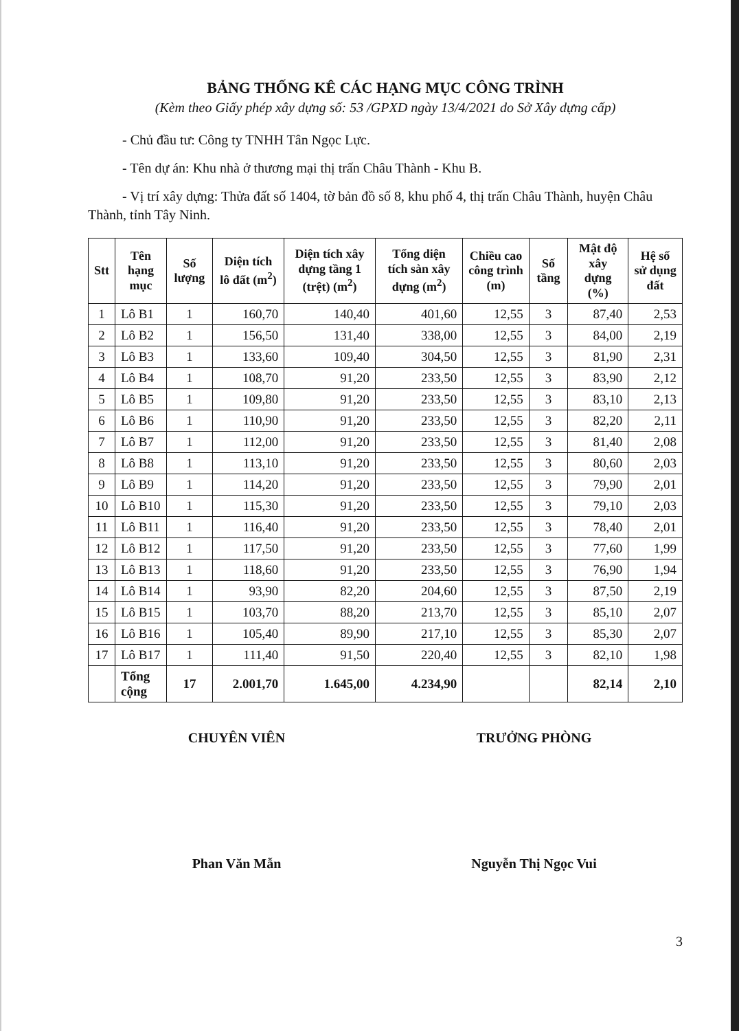BẢNG THỐNG KÊ CÁC HẠNG MỤC CÔNG TRÌNH
(Kèm theo Giấy phép xây dựng số: 53 /GPXD ngày 13/4/2021 do Sở Xây dựng cấp)
- Chủ đầu tư: Công ty TNHH Tân Ngọc Lực.
- Tên dự án: Khu nhà ở thương mại thị trấn Châu Thành - Khu B.
- Vị trí xây dựng: Thửa đất số 1404, tờ bản đồ số 8, khu phố 4, thị trấn Châu Thành, huyện Châu Thành, tỉnh Tây Ninh.
| Stt | Tên hạng mục | Số lượng | Diện tích lô đất (m<sup>2</sup>) | Diện tích xây dựng tầng 1 (trệt) (m<sup>2</sup>) | Tổng diện tích sàn xây dựng (m<sup>2</sup>) | Chiều cao công trình (m) | Số tầng | Mật độ xây dựng (%) | Hệ số sử dụng đất |
| --- | --- | --- | --- | --- | --- | --- | --- | --- | --- |
| 1 | Lô B1 | 1 | 160,70 | 140,40 | 401,60 | 12,55 | 3 | 87,40 | 2,53 |
| 2 | Lô B2 | 1 | 156,50 | 131,40 | 338,00 | 12,55 | 3 | 84,00 | 2,19 |
| 3 | Lô B3 | 1 | 133,60 | 109,40 | 304,50 | 12,55 | 3 | 81,90 | 2,31 |
| 4 | Lô B4 | 1 | 108,70 | 91,20 | 233,50 | 12,55 | 3 | 83,90 | 2,12 |
| 5 | Lô B5 | 1 | 109,80 | 91,20 | 233,50 | 12,55 | 3 | 83,10 | 2,13 |
| 6 | Lô B6 | 1 | 110,90 | 91,20 | 233,50 | 12,55 | 3 | 82,20 | 2,11 |
| 7 | Lô B7 | 1 | 112,00 | 91,20 | 233,50 | 12,55 | 3 | 81,40 | 2,08 |
| 8 | Lô B8 | 1 | 113,10 | 91,20 | 233,50 | 12,55 | 3 | 80,60 | 2,03 |
| 9 | Lô B9 | 1 | 114,20 | 91,20 | 233,50 | 12,55 | 3 | 79,90 | 2,01 |
| 10 | Lô B10 | 1 | 115,30 | 91,20 | 233,50 | 12,55 | 3 | 79,10 | 2,03 |
| 11 | Lô B11 | 1 | 116,40 | 91,20 | 233,50 | 12,55 | 3 | 78,40 | 2,01 |
| 12 | Lô B12 | 1 | 117,50 | 91,20 | 233,50 | 12,55 | 3 | 77,60 | 1,99 |
| 13 | Lô B13 | 1 | 118,60 | 91,20 | 233,50 | 12,55 | 3 | 76,90 | 1,94 |
| 14 | Lô B14 | 1 | 93,90 | 82,20 | 204,60 | 12,55 | 3 | 87,50 | 2,19 |
| 15 | Lô B15 | 1 | 103,70 | 88,20 | 213,70 | 12,55 | 3 | 85,10 | 2,07 |
| 16 | Lô B16 | 1 | 105,40 | 89,90 | 217,10 | 12,55 | 3 | 85,30 | 2,07 |
| 17 | Lô B17 | 1 | 111,40 | 91,50 | 220,40 | 12,55 | 3 | 82,10 | 1,98 |
| | Tổng cộng | 17 | 2.001,70 | 1.645,00 | 4.234,90 | | | 82,14 | 2,10 |
CHUYÊN VIÊN
Phan Văn Mẫn
TRƯỞNG PHÒNG
Nguyễn Thị Ngọc Vui
3